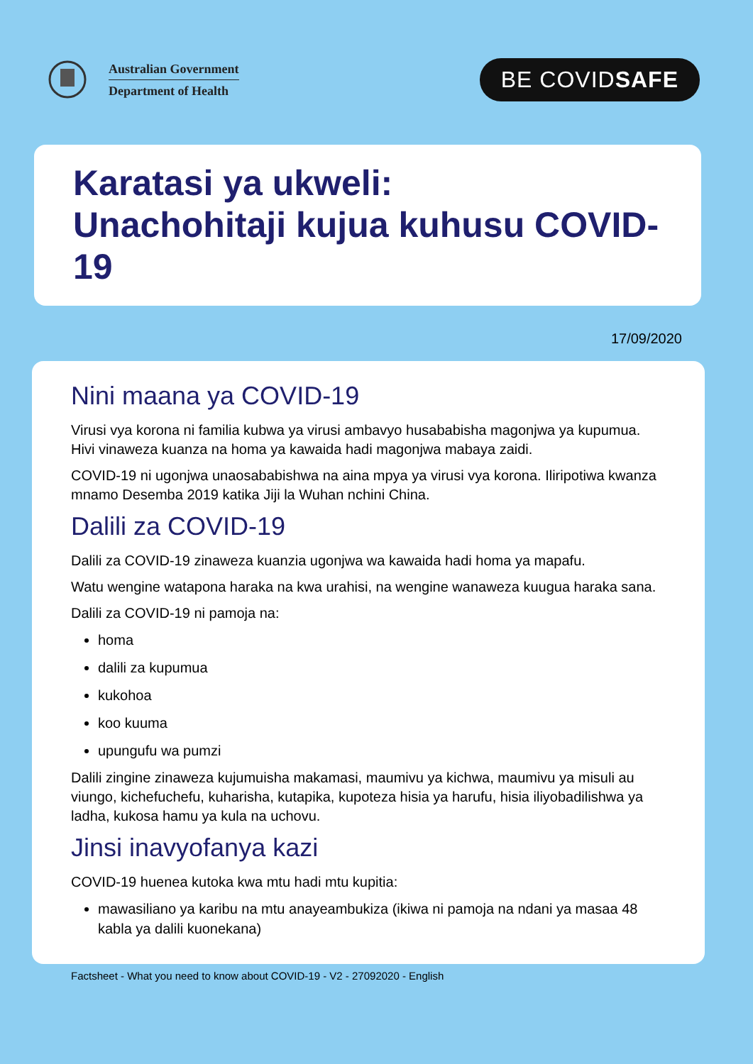Australian Government
Department of Health
BE COVIDSAFE
Karatasi ya ukweli:
Unachohitaji kujua kuhusu COVID-19
17/09/2020
Nini maana ya COVID-19
Virusi vya korona ni familia kubwa ya virusi ambavyo husababisha magonjwa ya kupumua. Hivi vinaweza kuanza na homa ya kawaida hadi magonjwa mabaya zaidi.
COVID-19 ni ugonjwa unaosababishwa na aina mpya ya virusi vya korona. Iliripotiwa kwanza mnamo Desemba 2019 katika Jiji la Wuhan nchini China.
Dalili za COVID-19
Dalili za COVID-19 zinaweza kuanzia ugonjwa wa kawaida hadi homa ya mapafu.
Watu wengine watapona haraka na kwa urahisi, na wengine wanaweza kuugua haraka sana.
Dalili za COVID-19 ni pamoja na:
homa
dalili za kupumua
kukohoa
koo kuuma
upungufu wa pumzi
Dalili zingine zinaweza kujumuisha makamasi, maumivu ya kichwa, maumivu ya misuli au viungo, kichefuchefu, kuharisha, kutapika, kupoteza hisia ya harufu, hisia iliyobadilishwa ya ladha, kukosa hamu ya kula na uchovu.
Jinsi inavyofanya kazi
COVID-19 huenea kutoka kwa mtu hadi mtu kupitia:
mawasiliano ya karibu na mtu anayeambukiza (ikiwa ni pamoja na ndani ya masaa 48 kabla ya dalili kuonekana)
Factsheet - What you need to know about COVID-19 - V2 - 27092020 - English